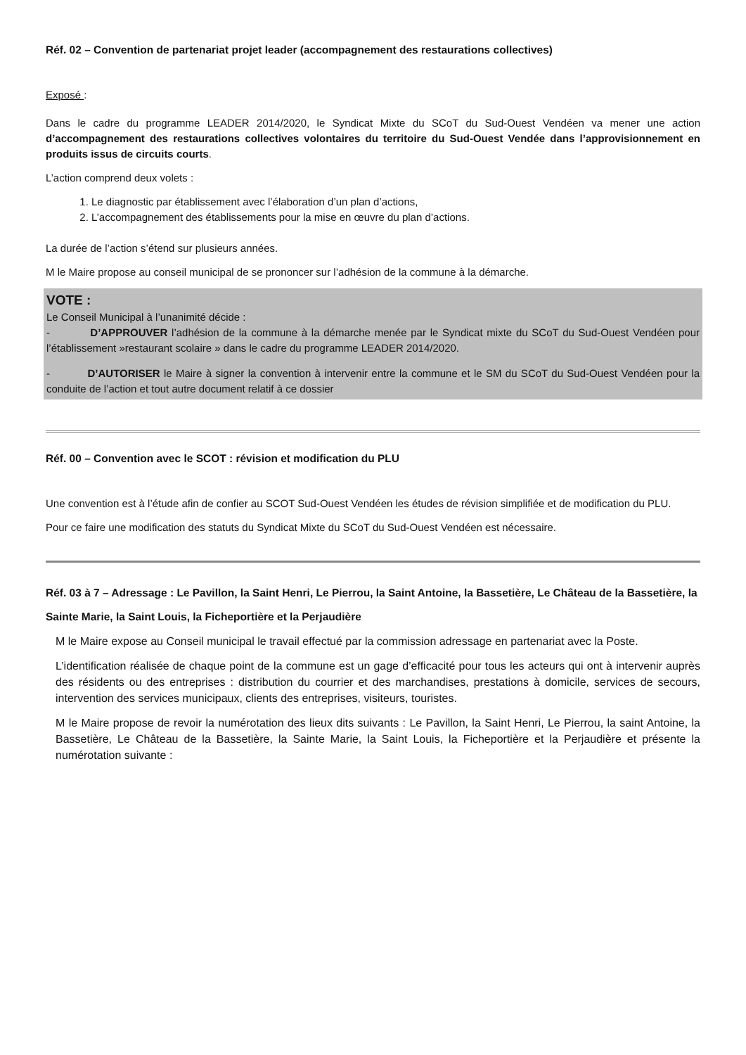Réf. 02 – Convention de partenariat projet leader (accompagnement des restaurations collectives)
Exposé :
Dans le cadre du programme LEADER 2014/2020, le Syndicat Mixte du SCoT du Sud-Ouest Vendéen va mener une action d’accompagnement des restaurations collectives volontaires du territoire du Sud-Ouest Vendée dans l’approvisionnement en produits issus de circuits courts.
L’action comprend deux volets :
1. Le diagnostic par établissement avec l’élaboration d’un plan d’actions,
2. L’accompagnement des établissements pour la mise en œuvre du plan d’actions.
La durée de l’action s’étend sur plusieurs années.
M le Maire propose au conseil municipal de se prononcer sur l’adhésion de la commune à la démarche.
VOTE :
Le Conseil Municipal à l’unanimité décide :
- D’APPROUVER l’adhésion de la commune à la démarche menée par le Syndicat mixte du SCoT du Sud-Ouest Vendéen pour l’établissement »restaurant scolaire » dans le cadre du programme LEADER 2014/2020.
- D’AUTORISER le Maire à signer la convention à intervenir entre la commune et le SM du SCoT du Sud-Ouest Vendéen pour la conduite de l’action et tout autre document relatif à ce dossier
Réf. 00 – Convention avec le SCOT : révision et modification du PLU
Une convention est à l’étude afin de confier au SCOT Sud-Ouest Vendéen les études de révision simplifiée et de modification du PLU.
Pour ce faire une modification des statuts du Syndicat Mixte du SCoT du Sud-Ouest Vendéen est nécessaire.
Réf. 03 à 7 – Adressage : Le Pavillon, la Saint Henri, Le Pierrou, la Saint Antoine, la Bassetière, Le Château de la Bassetière, la Sainte Marie, la Saint Louis, la Ficheportière et la Perjaudière
M le Maire expose au Conseil municipal le travail effectué par la commission adressage en partenariat avec la Poste.
L’identification réalisée de chaque point de la commune est un gage d’efficacité pour tous les acteurs qui ont à intervenir auprès des résidents ou des entreprises : distribution du courrier et des marchandises, prestations à domicile, services de secours, intervention des services municipaux, clients des entreprises, visiteurs, touristes.
M le Maire propose de revoir la numérotation des lieux dits suivants : Le Pavillon, la Saint Henri, Le Pierrou, la saint Antoine, la Bassetière, Le Château de la Bassetière, la Sainte Marie, la Saint Louis, la Ficheportière et la Perjaudière et présente la numérotation suivante :